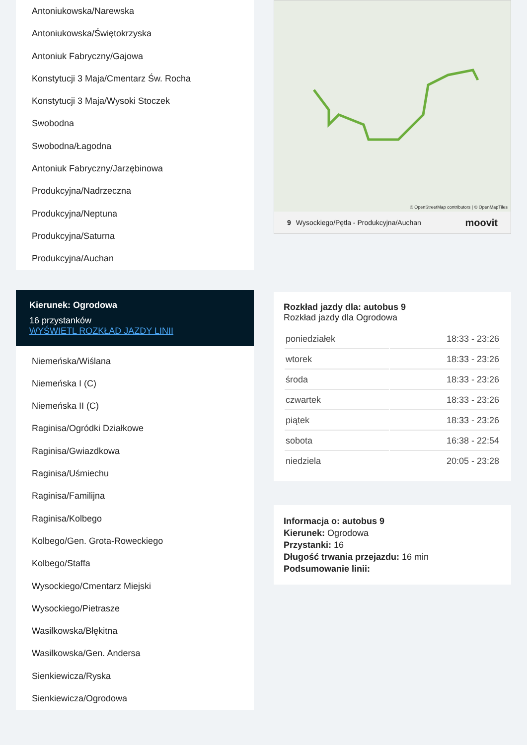Antoniukowska/Narewska
Antoniukowska/Świętokrzyska
Antoniuk Fabryczny/Gajowa
Konstytucji 3 Maja/Cmentarz Św. Rocha
Konstytucji 3 Maja/Wysoki Stoczek
Swobodna
Swobodna/Łagodna
Antoniuk Fabryczny/Jarzębinowa
Produkcyjna/Nadrzeczna
Produkcyjna/Neptuna
Produkcyjna/Saturna
Produkcyjna/Auchan
Kierunek: Ogrodowa
16 przystanków
WYŚWIETL ROZKŁAD JAZDY LINII
Niemeńska/Wiślana
Niemeńska I (C)
Niemeńska II (C)
Raginisa/Ogródki Działkowe
Raginisa/Gwiazdkowa
Raginisa/Uśmiechu
Raginisa/Familijna
Raginisa/Kolbego
Kolbego/Gen. Grota-Roweckiego
Kolbego/Staffa
Wysockiego/Cmentarz Miejski
Wysockiego/Pietrasze
Wasilkowska/Błękitna
Wasilkowska/Gen. Andersa
Sienkiewicza/Ryska
Sienkiewicza/Ogrodowa
© OpenStreetMap contributors | © OpenMapTiles
9 Wysockiego/Pętla - Produkcyjna/Auchan moovit
Rozkład jazdy dla: autobus 9
Rozkład jazdy dla Ogrodowa
| poniedziałek | 18:33 - 23:26 |
| wtorek | 18:33 - 23:26 |
| środa | 18:33 - 23:26 |
| czwartek | 18:33 - 23:26 |
| piątek | 18:33 - 23:26 |
| sobota | 16:38 - 22:54 |
| niedziela | 20:05 - 23:28 |
Informacja o: autobus 9
Kierunek: Ogrodowa
Przystanki: 16
Długość trwania przejazdu: 16 min
Podsumowanie linii: